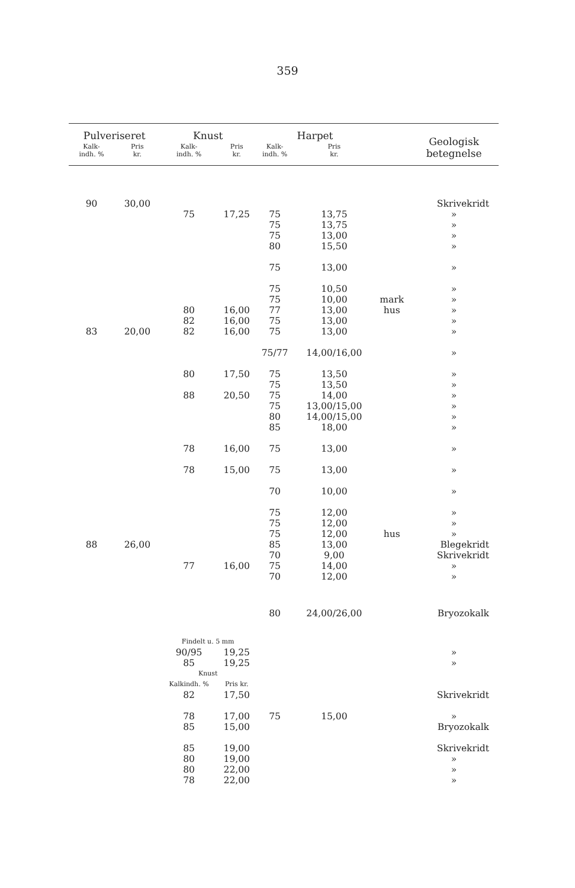359
| Pulveriseret | | Knust | | Harpet | | | Geologisk betegnelse |
| --- | --- | --- | --- | --- | --- | --- | --- |
| Kalk- indh. % | Pris kr. | Kalk- indh. % | Pris kr. | Kalk- indh. % | Pris kr. | | |
| 90 | 30,00 | | | | | | Skrivekridt |
| | | 75 | 17,25 | 75 | 13,75 | | » |
| | | | | 75 | 13,75 | | » |
| | | | | 75 | 13,00 | | » |
| | | | | 80 | 15,50 | | » |
| | | | | 75 | 13,00 | | » |
| | | | | 75 | 10,50 | | » |
| | | | | 75 | 10,00 | mark | » |
| | | 80 | 16,00 | 77 | 13,00 | hus | » |
| | | 82 | 16,00 | 75 | 13,00 | | » |
| 83 | 20,00 | 82 | 16,00 | 75 | 13,00 | | » |
| | | | | 75/77 | 14,00/16,00 | | » |
| | | 80 | 17,50 | 75 | 13,50 | | » |
| | | | | 75 | 13,50 | | » |
| | | 88 | 20,50 | 75 | 14,00 | | » |
| | | | | 75 | 13,00/15,00 | | » |
| | | | | 80 | 14,00/15,00 | | » |
| | | | | 85 | 18,00 | | » |
| | | 78 | 16,00 | 75 | 13,00 | | » |
| | | 78 | 15,00 | 75 | 13,00 | | » |
| | | | | 70 | 10,00 | | » |
| | | | | 75 | 12,00 | | » |
| | | | | 75 | 12,00 | | » |
| | | | | 75 | 12,00 | hus | » |
| 88 | 26,00 | | | 85 | 13,00 | | Blegekridt |
| | | | | 70 | 9,00 | | Skrivekridt |
| | | 77 | 16,00 | 75 | 14,00 | | » |
| | | | | 70 | 12,00 | | » |
| | | | | 80 | 24,00/26,00 | | Bryozokalk |
| | | Findelt u. 5 mm | | | | | |
| | | 90/95 | 19,25 | | | | » |
| | | 85 | 19,25 | | | | » |
| | | Knust | | | | | |
| | | Kalkindh. % | Pris kr. | | | | |
| | | 82 | 17,50 | | | | Skrivekridt |
| | | 78 | 17,00 | 75 | 15,00 | | » |
| | | 85 | 15,00 | | | | Bryozokalk |
| | | 85 | 19,00 | | | | Skrivekridt |
| | | 80 | 19,00 | | | | » |
| | | 80 | 22,00 | | | | » |
| | | 78 | 22,00 | | | | » |